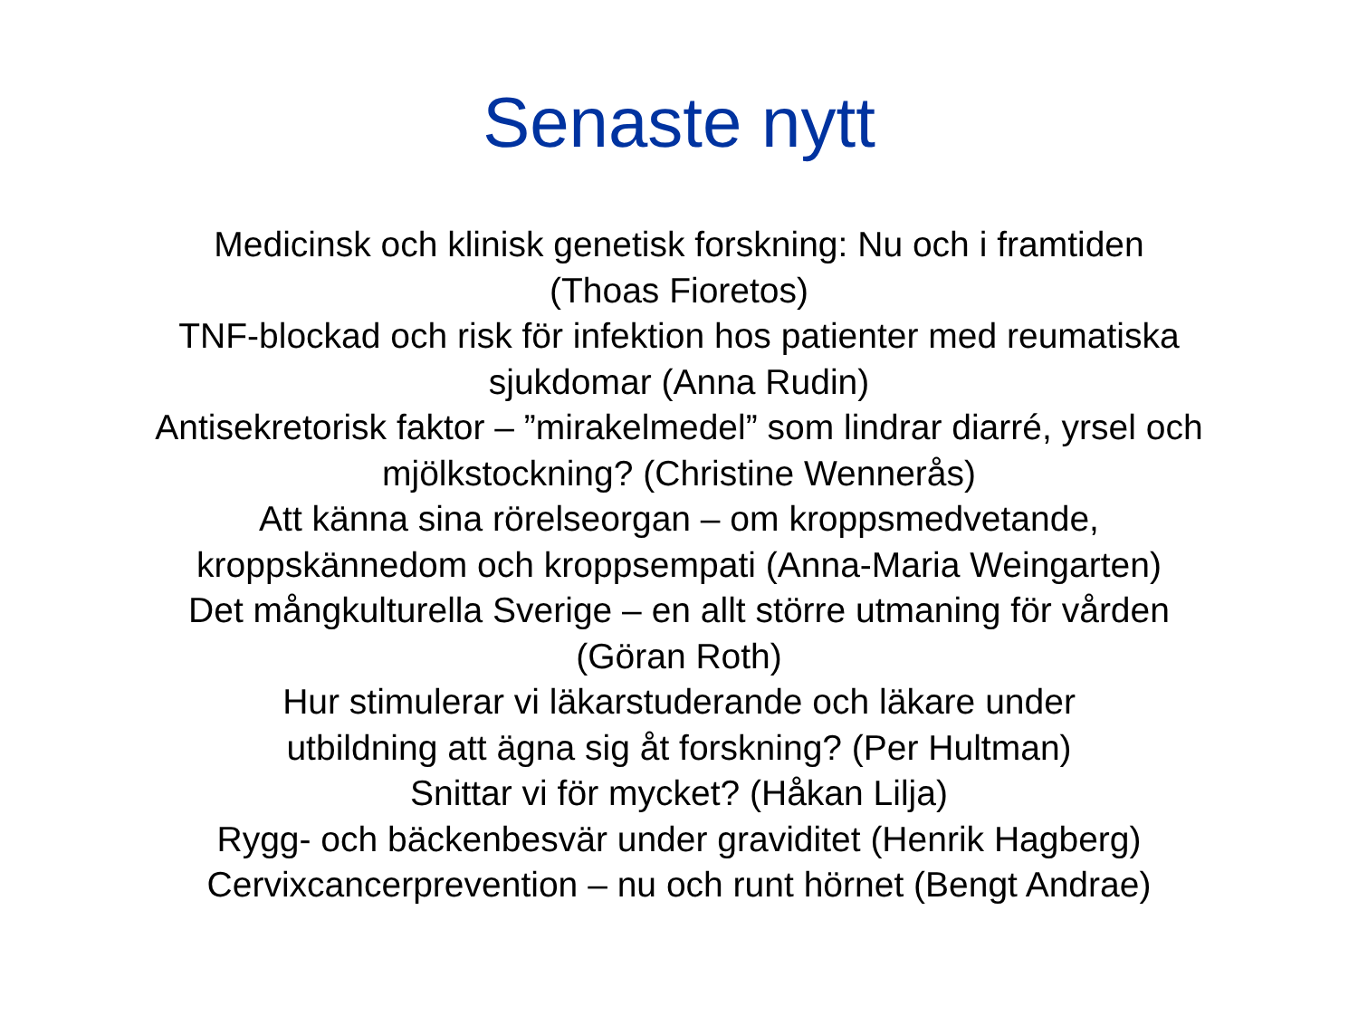Senaste nytt
Medicinsk och klinisk genetisk forskning: Nu och i framtiden
(Thoas Fioretos)
TNF-blockad och risk för infektion hos patienter med reumatiska
sjukdomar (Anna Rudin)
Antisekretorisk faktor – ”mirakelmedel” som lindrar diarré, yrsel och
mjölkstockning? (Christine Wennerås)
Att känna sina rörelseorgan – om kroppsmedvetande,
kroppskännedom och kroppsempati (Anna-Maria Weingarten)
Det mångkulturella Sverige – en allt större utmaning för vården
(Göran Roth)
Hur stimulerar vi läkarstuderande och läkare under
utbildning att ägna sig åt forskning? (Per Hultman)
Snittar vi för mycket? (Håkan Lilja)
Rygg- och bäckenbesvär under graviditet (Henrik Hagberg)
Cervixcancerprevention – nu och runt hörnet (Bengt Andrae)